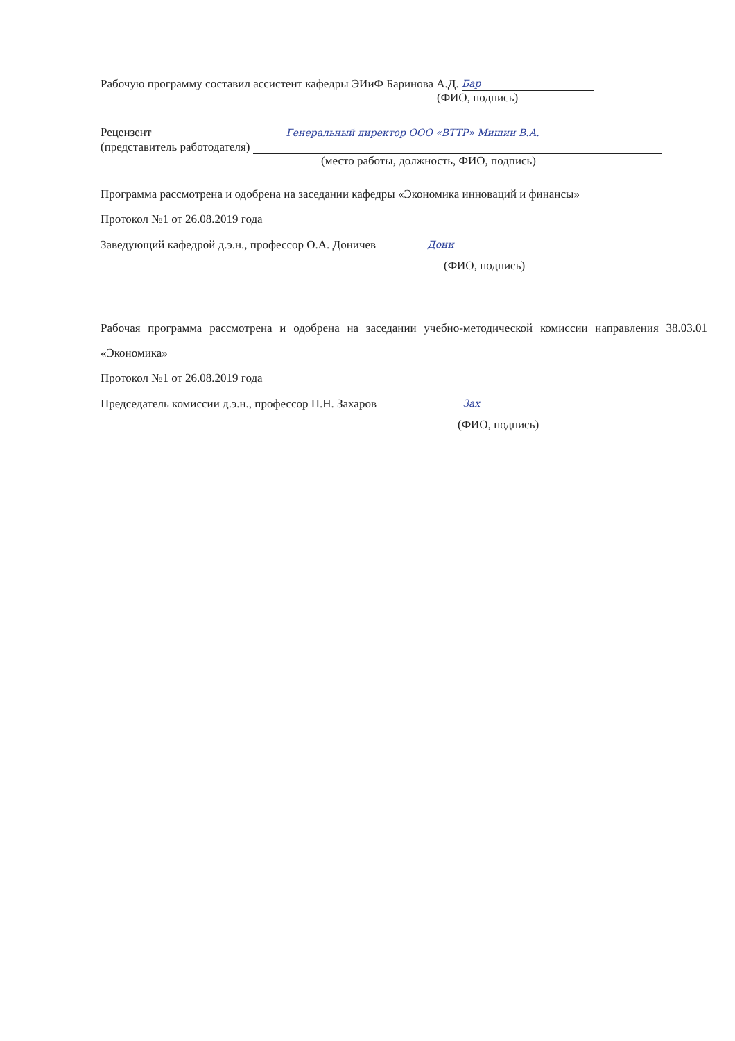Рабочую программу составил ассистент кафедры ЭИиФ Баринова А.Д. Бар
(ФИО, подпись)
Рецензент Генеральный директор ООО «ВТТР» Мишин В.А.
(представитель работодателя)
(место работы, должность, ФИО, подпись)
Программа рассмотрена и одобрена на заседании кафедры «Экономика инноваций и финансы»
Протокол №1 от 26.08.2019 года
Заведующий кафедрой д.э.н., профессор О.А. Доничев Дони
(ФИО, подпись)
Рабочая программа рассмотрена и одобрена на заседании учебно-методической комиссии направления 38.03.01 «Экономика»
Протокол №1 от 26.08.2019 года
Председатель комиссии д.э.н., профессор П.Н. Захаров Зах
(ФИО, подпись)